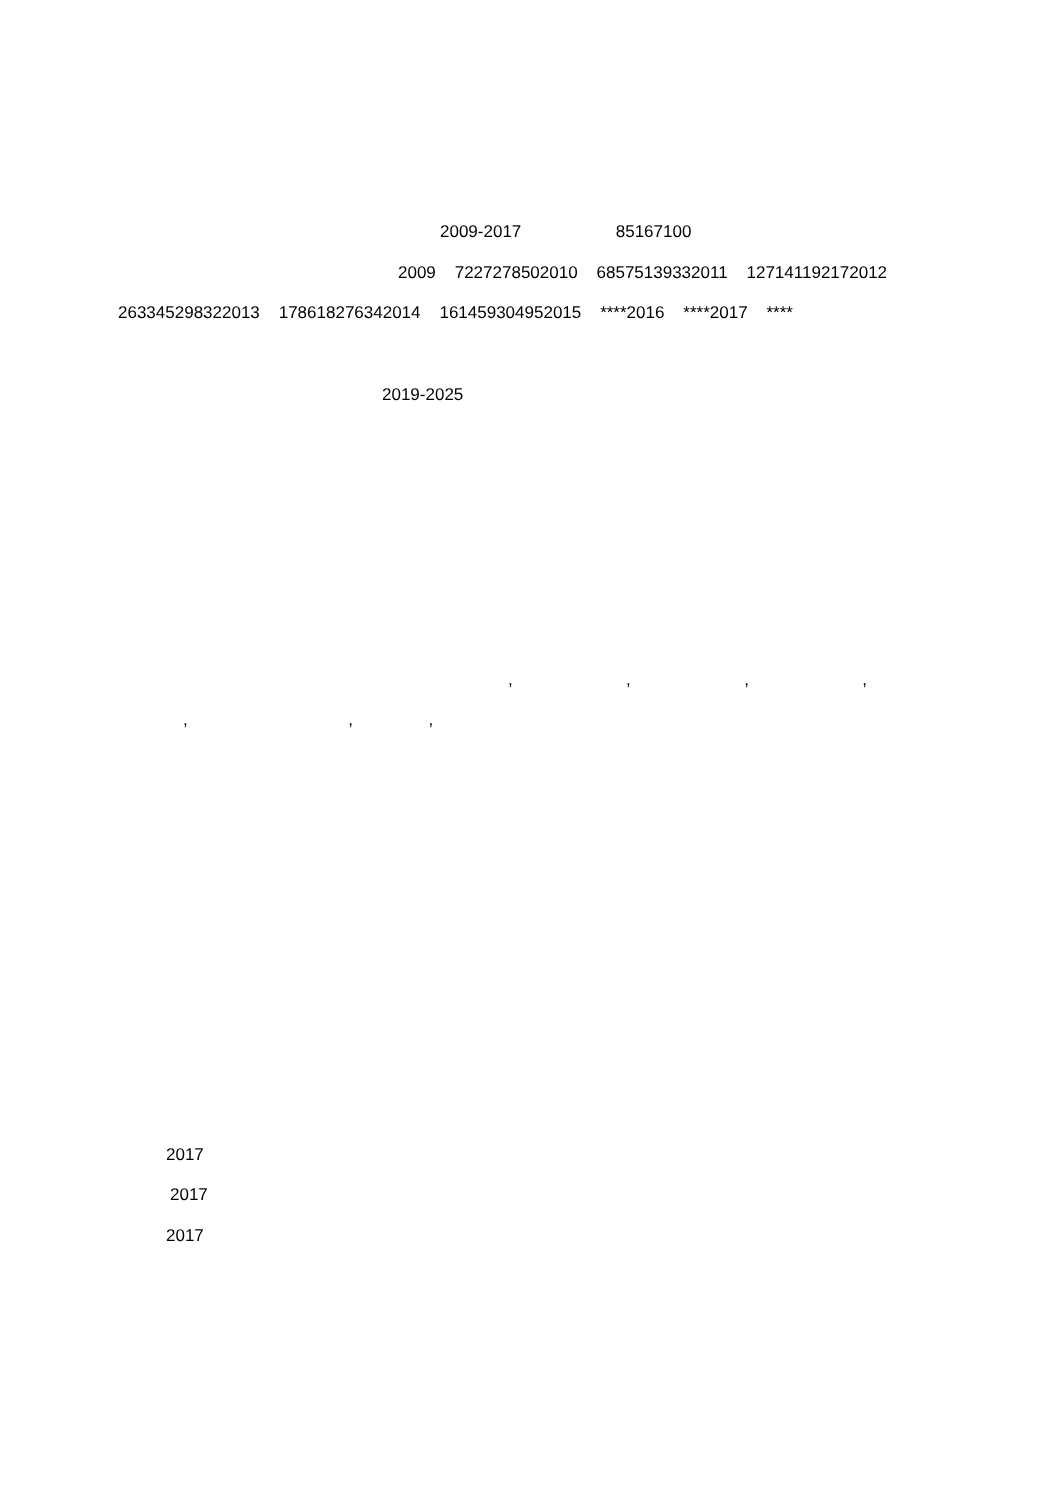2009-2017 85167100
2009 7227278502010 68575139332011 127141192172012
263345298322013 178618276342014 161459304952015 ****2016 ****2017 ****
2019-2025
, , , ,
, , ,
2017
2017
2017